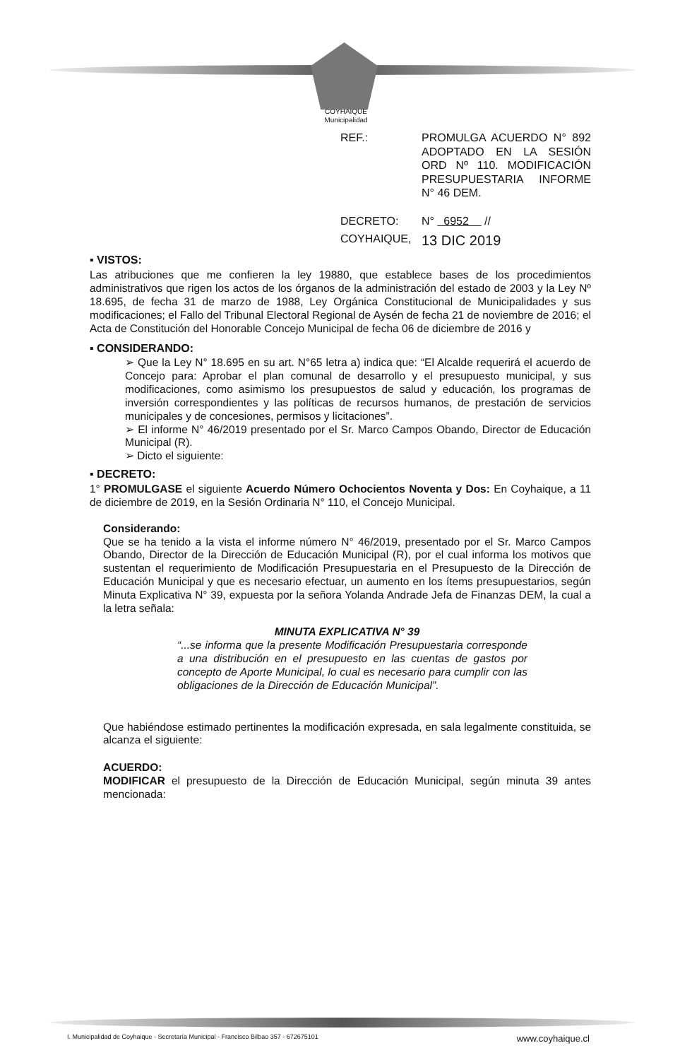COYHAIQUE
Municipalidad
REF.: PROMULGA ACUERDO N° 892 ADOPTADO EN LA SESIÓN ORD Nº 110. MODIFICACIÓN PRESUPUESTARIA INFORME N° 46 DEM.
DECRETO: N° 6952 //
COYHAIQUE,
13 DIC 2019
▪ VISTOS:
Las atribuciones que me confieren la ley 19880, que establece bases de los procedimientos administrativos que rigen los actos de los órganos de la administración del estado de 2003 y la Ley Nº 18.695, de fecha 31 de marzo de 1988, Ley Orgánica Constitucional de Municipalidades y sus modificaciones; el Fallo del Tribunal Electoral Regional de Aysén de fecha 21 de noviembre de 2016; el Acta de Constitución del Honorable Concejo Municipal de fecha 06 de diciembre de 2016 y
▪ CONSIDERANDO:
➢ Que la Ley N° 18.695 en su art. N°65 letra a) indica que: “El Alcalde requerirá el acuerdo de Concejo para: Aprobar el plan comunal de desarrollo y el presupuesto municipal, y sus modificaciones, como asimismo los presupuestos de salud y educación, los programas de inversión correspondientes y las políticas de recursos humanos, de prestación de servicios municipales y de concesiones, permisos y licitaciones”.
➢ El informe N° 46/2019 presentado por el Sr. Marco Campos Obando, Director de Educación Municipal (R).
➢ Dicto el siguiente:
▪ DECRETO:
1° PROMULGASE el siguiente Acuerdo Número Ochocientos Noventa y Dos: En Coyhaique, a 11 de diciembre de 2019, en la Sesión Ordinaria N° 110, el Concejo Municipal.
Considerando:
Que se ha tenido a la vista el informe número N° 46/2019, presentado por el Sr. Marco Campos Obando, Director de la Dirección de Educación Municipal (R), por el cual informa los motivos que sustentan el requerimiento de Modificación Presupuestaria en el Presupuesto de la Dirección de Educación Municipal y que es necesario efectuar, un aumento en los ítems presupuestarios, según Minuta Explicativa N° 39, expuesta por la señora Yolanda Andrade Jefa de Finanzas DEM, la cual a la letra señala:
MINUTA EXPLICATIVA N° 39
“...se informa que la presente Modificación Presupuestaria corresponde a una distribución en el presupuesto en las cuentas de gastos por concepto de Aporte Municipal, lo cual es necesario para cumplir con las obligaciones de la Dirección de Educación Municipal”.
Que habiéndose estimado pertinentes la modificación expresada, en sala legalmente constituida, se alcanza el siguiente:
ACUERDO:
MODIFICAR el presupuesto de la Dirección de Educación Municipal, según minuta 39 antes mencionada:
I. Municipalidad de Coyhaique - Secretaría Municipal - Francisco Bilbao 357 - 672675101 www.coyhaique.cl